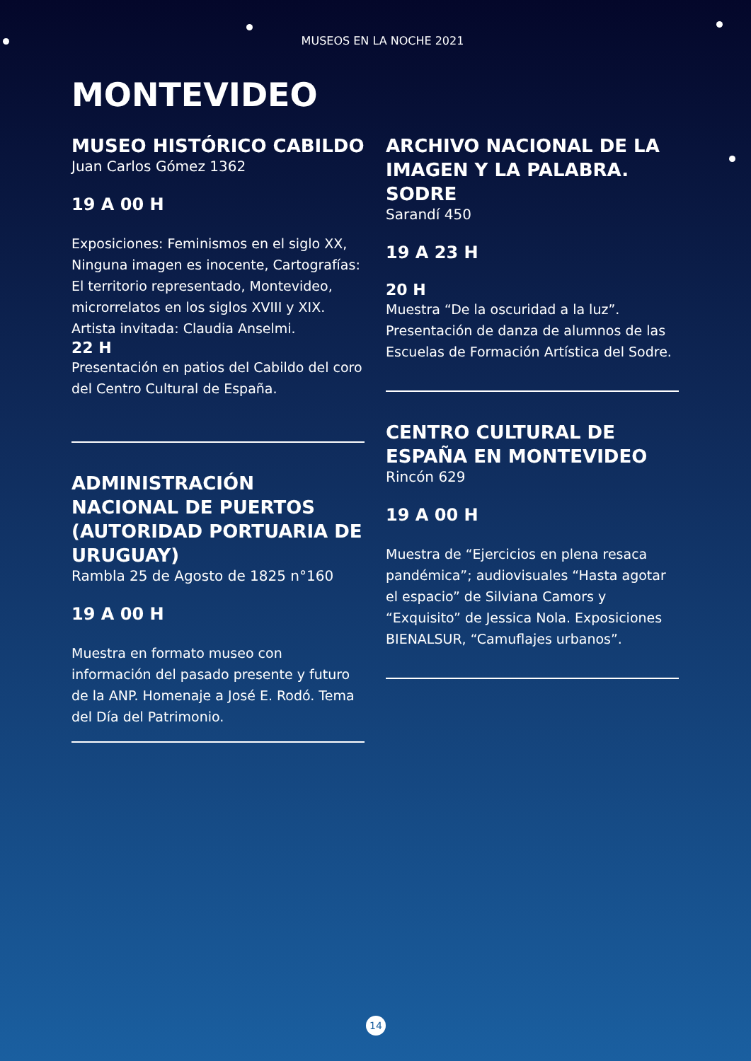MUSEOS EN LA NOCHE 2021
MONTEVIDEO
MUSEO HISTÓRICO CABILDO
Juan Carlos Gómez 1362
19 A 00 H
Exposiciones: Feminismos en el siglo XX, Ninguna imagen es inocente, Cartografías: El territorio representado, Montevideo, microrrelatos en los siglos XVIII y XIX. Artista invitada: Claudia Anselmi.
22 H
Presentación en patios del Cabildo del coro del Centro Cultural de España.
ADMINISTRACIÓN NACIONAL DE PUERTOS (AUTORIDAD PORTUARIA DE URUGUAY)
Rambla 25 de Agosto de 1825 n°160
19 A 00 H
Muestra en formato museo con información del pasado presente y futuro de la ANP. Homenaje a José E. Rodó. Tema del Día del Patrimonio.
ARCHIVO NACIONAL DE LA IMAGEN Y LA PALABRA. SODRE
Sarandí 450
19 A 23 H
20 H
Muestra “De la oscuridad a la luz”. Presentación de danza de alumnos de las Escuelas de Formación Artística del Sodre.
CENTRO CULTURAL DE ESPAÑA EN MONTEVIDEO
Rincón 629
19 A 00 H
Muestra de “Ejercicios en plena resaca pandémica”; audiovisuales “Hasta agotar el espacio” de Silviana Camors y “Exquisito” de Jessica Nola. Exposiciones BIENALSUR, “Camuflajes urbanos”.
14